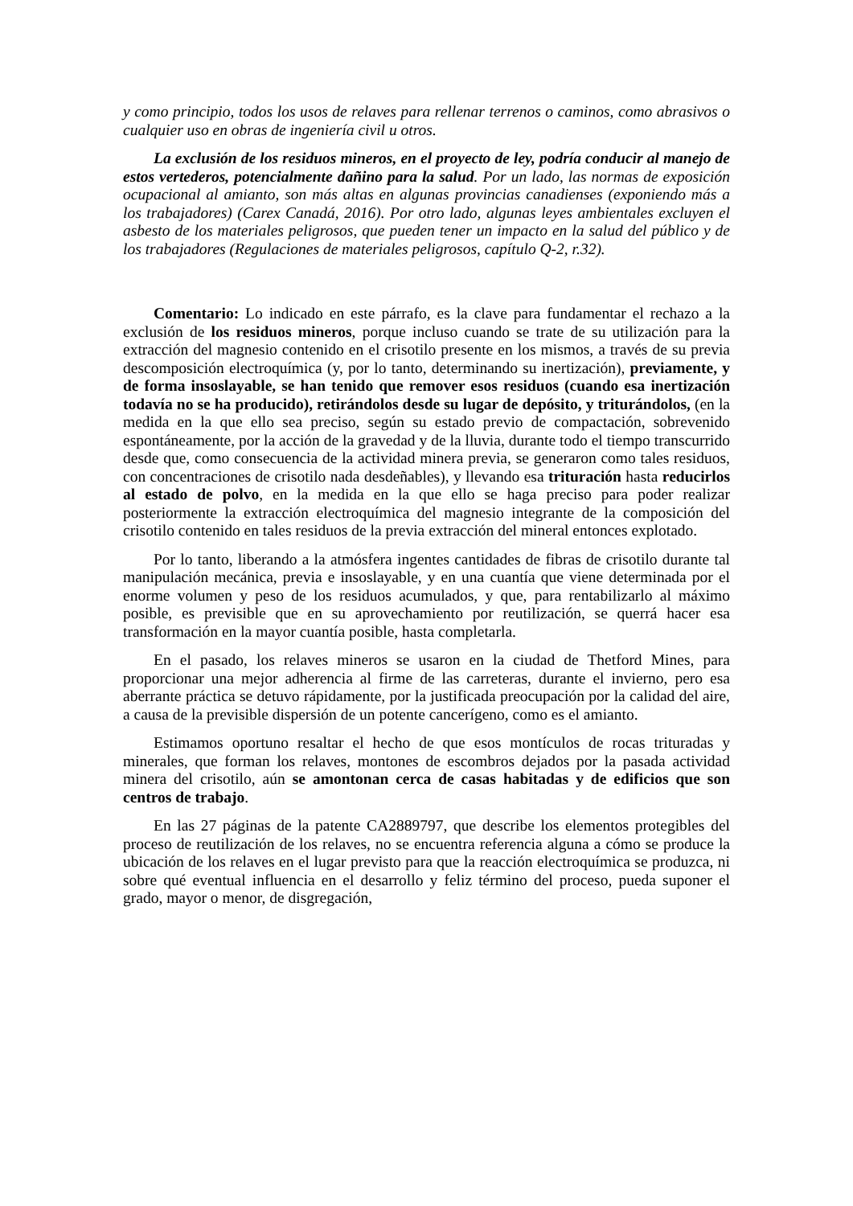y como principio, todos los usos de relaves para rellenar terrenos o caminos, como abrasivos o cualquier uso en obras de ingeniería civil u otros.
La exclusión de los residuos mineros, en el proyecto de ley, podría conducir al manejo de estos vertederos, potencialmente dañino para la salud. Por un lado, las normas de exposición ocupacional al amianto, son más altas en algunas provincias canadienses (exponiendo más a los trabajadores) (Carex Canadá, 2016). Por otro lado, algunas leyes ambientales excluyen el asbesto de los materiales peligrosos, que pueden tener un impacto en la salud del público y de los trabajadores (Regulaciones de materiales peligrosos, capítulo Q-2, r.32).
Comentario: Lo indicado en este párrafo, es la clave para fundamentar el rechazo a la exclusión de los residuos mineros, porque incluso cuando se trate de su utilización para la extracción del magnesio contenido en el crisotilo presente en los mismos, a través de su previa descomposición electroquímica (y, por lo tanto, determinando su inertización), previamente, y de forma insoslayable, se han tenido que remover esos residuos (cuando esa inertización todavía no se ha producido), retirándolos desde su lugar de depósito, y triturándolos, (en la medida en la que ello sea preciso, según su estado previo de compactación, sobrevenido espontáneamente, por la acción de la gravedad y de la lluvia, durante todo el tiempo transcurrido desde que, como consecuencia de la actividad minera previa, se generaron como tales residuos, con concentraciones de crisotilo nada desdeñables), y llevando esa trituración hasta reducirlos al estado de polvo, en la medida en la que ello se haga preciso para poder realizar posteriormente la extracción electroquímica del magnesio integrante de la composición del crisotilo contenido en tales residuos de la previa extracción del mineral entonces explotado.
Por lo tanto, liberando a la atmósfera ingentes cantidades de fibras de crisotilo durante tal manipulación mecánica, previa e insoslayable, y en una cuantía que viene determinada por el enorme volumen y peso de los residuos acumulados, y que, para rentabilizarlo al máximo posible, es previsible que en su aprovechamiento por reutilización, se querrá hacer esa transformación en la mayor cuantía posible, hasta completarla.
En el pasado, los relaves mineros se usaron en la ciudad de Thetford Mines, para proporcionar una mejor adherencia al firme de las carreteras, durante el invierno, pero esa aberrante práctica se detuvo rápidamente, por la justificada preocupación por la calidad del aire, a causa de la previsible dispersión de un potente cancerígeno, como es el amianto.
Estimamos oportuno resaltar el hecho de que esos montículos de rocas trituradas y minerales, que forman los relaves, montones de escombros dejados por la pasada actividad minera del crisotilo, aún se amontonan cerca de casas habitadas y de edificios que son centros de trabajo.
En las 27 páginas de la patente CA2889797, que describe los elementos protegibles del proceso de reutilización de los relaves, no se encuentra referencia alguna a cómo se produce la ubicación de los relaves en el lugar previsto para que la reacción electroquímica se produzca, ni sobre qué eventual influencia en el desarrollo y feliz término del proceso, pueda suponer el grado, mayor o menor, de disgregación,